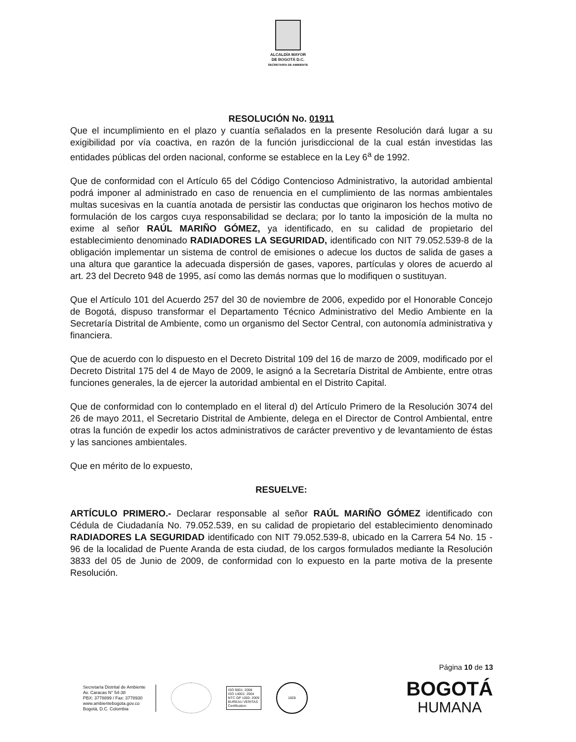ALCALDÍA MAYOR
DE BOGOTÁ D.C.
SECRETARÍA DE AMBIENTE
RESOLUCIÓN No. 01911
Que el incumplimiento en el plazo y cuantía señalados en la presente Resolución dará lugar a su exigibilidad por vía coactiva, en razón de la función jurisdiccional de la cual están investidas las entidades públicas del orden nacional, conforme se establece en la Ley 6<sup>a</sup> de 1992.
Que de conformidad con el Artículo 65 del Código Contencioso Administrativo, la autoridad ambiental podrá imponer al administrado en caso de renuencia en el cumplimiento de las normas ambientales multas sucesivas en la cuantía anotada de persistir las conductas que originaron los hechos motivo de formulación de los cargos cuya responsabilidad se declara; por lo tanto la imposición de la multa no exime al señor RAÚL MARIÑO GÓMEZ, ya identificado, en su calidad de propietario del establecimiento denominado RADIADORES LA SEGURIDAD, identificado con NIT 79.052.539-8 de la obligación implementar un sistema de control de emisiones o adecue los ductos de salida de gases a una altura que garantice la adecuada dispersión de gases, vapores, partículas y olores de acuerdo al art. 23 del Decreto 948 de 1995, así como las demás normas que lo modifiquen o sustituyan.
Que el Artículo 101 del Acuerdo 257 del 30 de noviembre de 2006, expedido por el Honorable Concejo de Bogotá, dispuso transformar el Departamento Técnico Administrativo del Medio Ambiente en la Secretaría Distrital de Ambiente, como un organismo del Sector Central, con autonomía administrativa y financiera.
Que de acuerdo con lo dispuesto en el Decreto Distrital 109 del 16 de marzo de 2009, modificado por el Decreto Distrital 175 del 4 de Mayo de 2009, le asignó a la Secretaría Distrital de Ambiente, entre otras funciones generales, la de ejercer la autoridad ambiental en el Distrito Capital.
Que de conformidad con lo contemplado en el literal d) del Artículo Primero de la Resolución 3074 del 26 de mayo 2011, el Secretario Distrital de Ambiente, delega en el Director de Control Ambiental, entre otras la función de expedir los actos administrativos de carácter preventivo y de levantamiento de éstas y las sanciones ambientales.
Que en mérito de lo expuesto,
RESUELVE:
ARTÍCULO PRIMERO.- Declarar responsable al señor RAÚL MARIÑO GÓMEZ identificado con Cédula de Ciudadanía No. 79.052.539, en su calidad de propietario del establecimiento denominado RADIADORES LA SEGURIDAD identificado con NIT 79.052.539-8, ubicado en la Carrera 54 No. 15 - 96 de la localidad de Puente Aranda de esta ciudad, de los cargos formulados mediante la Resolución 3833 del 05 de Junio de 2009, de conformidad con lo expuesto en la parte motiva de la presente Resolución.
Página 10 de 13
Secretaría Distrital de Ambiente
Av. Caracas N° 54-38
PBX: 3778899 / Fax: 3778930
www.ambientebogota.gov.co
Bogotá, D.C. Colombia
ISO 9001: 2008
ISO 14001: 2004
NTC GP 1000: 2009
BUREAU VERITAS
Certification
1828
BOGOTÁ
HUMANA